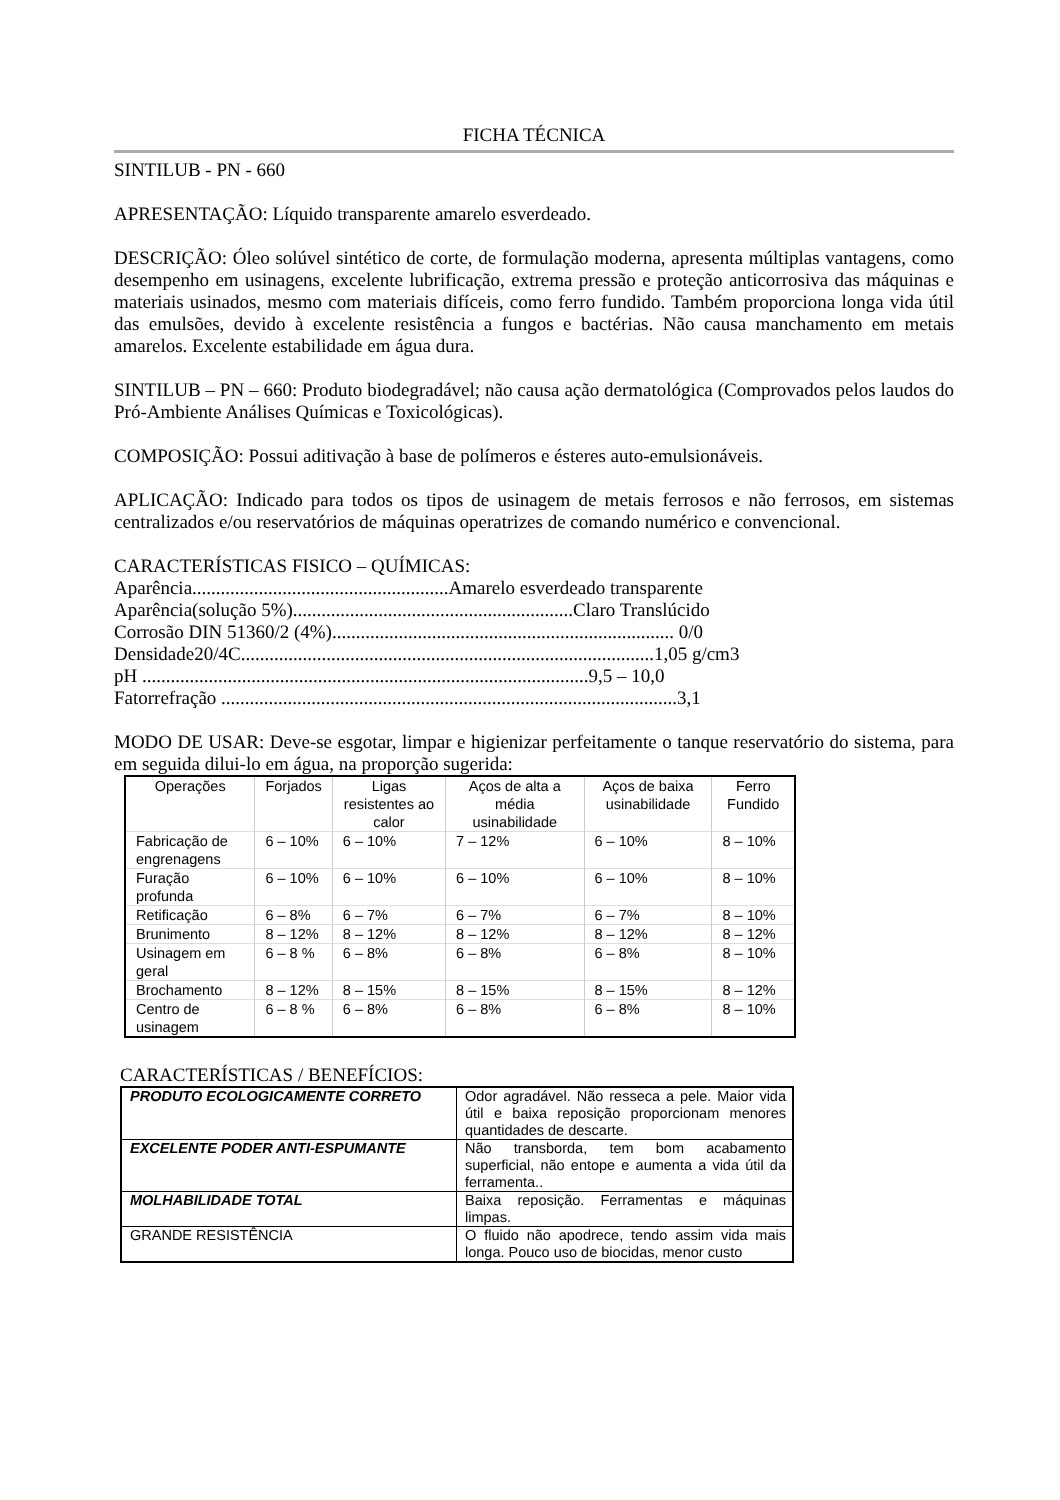FICHA TÉCNICA
SINTILUB - PN - 660
APRESENTAÇÃO: Líquido transparente amarelo esverdeado.
DESCRIÇÃO: Óleo solúvel sintético de corte, de formulação moderna, apresenta múltiplas vantagens, como desempenho em usinagens, excelente lubrificação, extrema pressão e proteção anticorrosiva das máquinas e materiais usinados, mesmo com materiais difíceis, como ferro fundido. Também proporciona longa vida útil das emulsões, devido à excelente resistência a fungos e bactérias. Não causa manchamento em metais amarelos. Excelente estabilidade em água dura.
SINTILUB – PN – 660: Produto biodegradável; não causa ação dermatológica (Comprovados pelos laudos do Pró-Ambiente Análises Químicas e Toxicológicas).
COMPOSIÇÃO: Possui aditivação à base de polímeros e ésteres auto-emulsionáveis.
APLICAÇÃO: Indicado para todos os tipos de usinagem de metais ferrosos e não ferrosos, em sistemas centralizados e/ou reservatórios de máquinas operatrizes de comando numérico e convencional.
CARACTERÍSTICAS FISICO – QUÍMICAS:
Aparência......................................................Amarelo esverdeado transparente
Aparência(solução 5%)...........................................................Claro Translúcido
Corrosão DIN 51360/2 (4%)........................................................................ 0/0
Densidade20/4C.......................................................................................1,05 g/cm3
pH ..............................................................................................9,5 – 10,0
Fatorrefração ................................................................................................3,1
MODO DE USAR: Deve-se esgotar, limpar e higienizar perfeitamente o tanque reservatório do sistema, para em seguida dilui-lo em água, na proporção sugerida:
| Operações | Forjados | Ligas resistentes ao calor | Aços de alta a média usinabilidade | Aços de baixa usinabilidade | Ferro Fundido |
| --- | --- | --- | --- | --- | --- |
| Fabricação de engrenagens | 6 – 10% | 6 – 10% | 7 – 12% | 6 – 10% | 8 – 10% |
| Furação profunda | 6 – 10% | 6 – 10% | 6 – 10% | 6 – 10% | 8 – 10% |
| Retificação | 6 – 8% | 6 – 7% | 6 – 7% | 6 – 7% | 8 – 10% |
| Brunimento | 8 – 12% | 8 – 12% | 8 – 12% | 8 – 12% | 8 – 12% |
| Usinagem em geral | 6 – 8 % | 6 – 8% | 6 – 8% | 6 – 8% | 8 – 10% |
| Brochamento | 8 – 12% | 8 – 15% | 8 – 15% | 8 – 15% | 8 – 12% |
| Centro de usinagem | 6 – 8 % | 6 – 8% | 6 – 8% | 6 – 8% | 8 – 10% |
CARACTERÍSTICAS / BENEFÍCIOS:
| PRODUTO ECOLOGICAMENTE CORRETO | Odor agradável. Não resseca a pele. Maior vida útil e baixa reposição proporcionam menores quantidades de descarte. |
| EXCELENTE PODER ANTI-ESPUMANTE | Não transborda, tem bom acabamento superficial, não entope e aumenta a vida útil da ferramenta.. |
| MOLHABILIDADE TOTAL | Baixa reposição. Ferramentas e máquinas limpas. |
| GRANDE RESISTÊNCIA | O fluido não apodrece, tendo assim vida mais longa. Pouco uso de biocidas, menor custo |